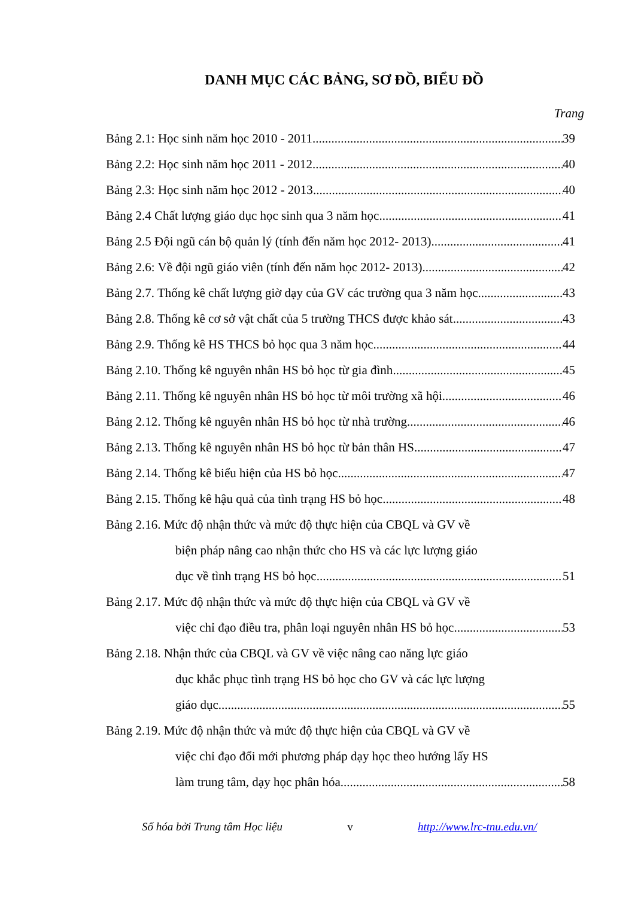DANH MỤC CÁC BẢNG, SƠ ĐỒ, BIỂU ĐỒ
Trang
Bảng 2.1: Học sinh năm học 2010 - 2011 39
Bảng 2.2: Học sinh năm học 2011 - 2012 40
Bảng 2.3: Học sinh năm học 2012 - 2013 40
Bảng 2.4 Chất lượng giáo dục học sinh qua 3 năm học 41
Bảng 2.5 Đội ngũ cán bộ quản lý (tính đến năm học 2012- 2013) 41
Bảng 2.6: Về đội ngũ giáo viên (tính đến năm học 2012- 2013) 42
Bảng 2.7. Thống kê chất lượng giờ dạy của GV các trường qua 3 năm học 43
Bảng 2.8. Thống kê cơ sở vật chất của 5 trường THCS được khảo sát. 43
Bảng 2.9. Thống kê HS THCS bỏ học qua 3 năm học 44
Bảng 2.10. Thống kê nguyên nhân HS bỏ học từ gia đình 45
Bảng 2.11. Thống kê nguyên nhân HS bỏ học từ môi trường xã hội 46
Bảng 2.12. Thống kê nguyên nhân HS bỏ học từ nhà trường 46
Bảng 2.13. Thống kê nguyên nhân HS bỏ học từ bản thân HS 47
Bảng 2.14. Thống kê biểu hiện của HS bỏ học 47
Bảng 2.15. Thống kê hậu quả của tình trạng HS bỏ học 48
Bảng 2.16. Mức độ nhận thức và mức độ thực hiện của CBQL và GV về
biện pháp nâng cao nhận thức cho HS và các lực lượng giáo
dục về tình trạng HS bỏ học 51
Bảng 2.17. Mức độ nhận thức và mức độ thực hiện của CBQL và GV về
việc chỉ đạo điều tra, phân loại nguyên nhân HS bỏ học 53
Bảng 2.18. Nhận thức của CBQL và GV về việc nâng cao năng lực giáo
dục khắc phục tình trạng HS bỏ học cho GV và các lực lượng
giáo dục 55
Bảng 2.19. Mức độ nhận thức và mức độ thực hiện của CBQL và GV về
việc chỉ đạo đổi mới phương pháp dạy học theo hướng lấy HS
làm trung tâm, dạy học phân hóa 58
Số hóa bởi Trung tâm Học liệu v http://www.lrc-tnu.edu.vn/